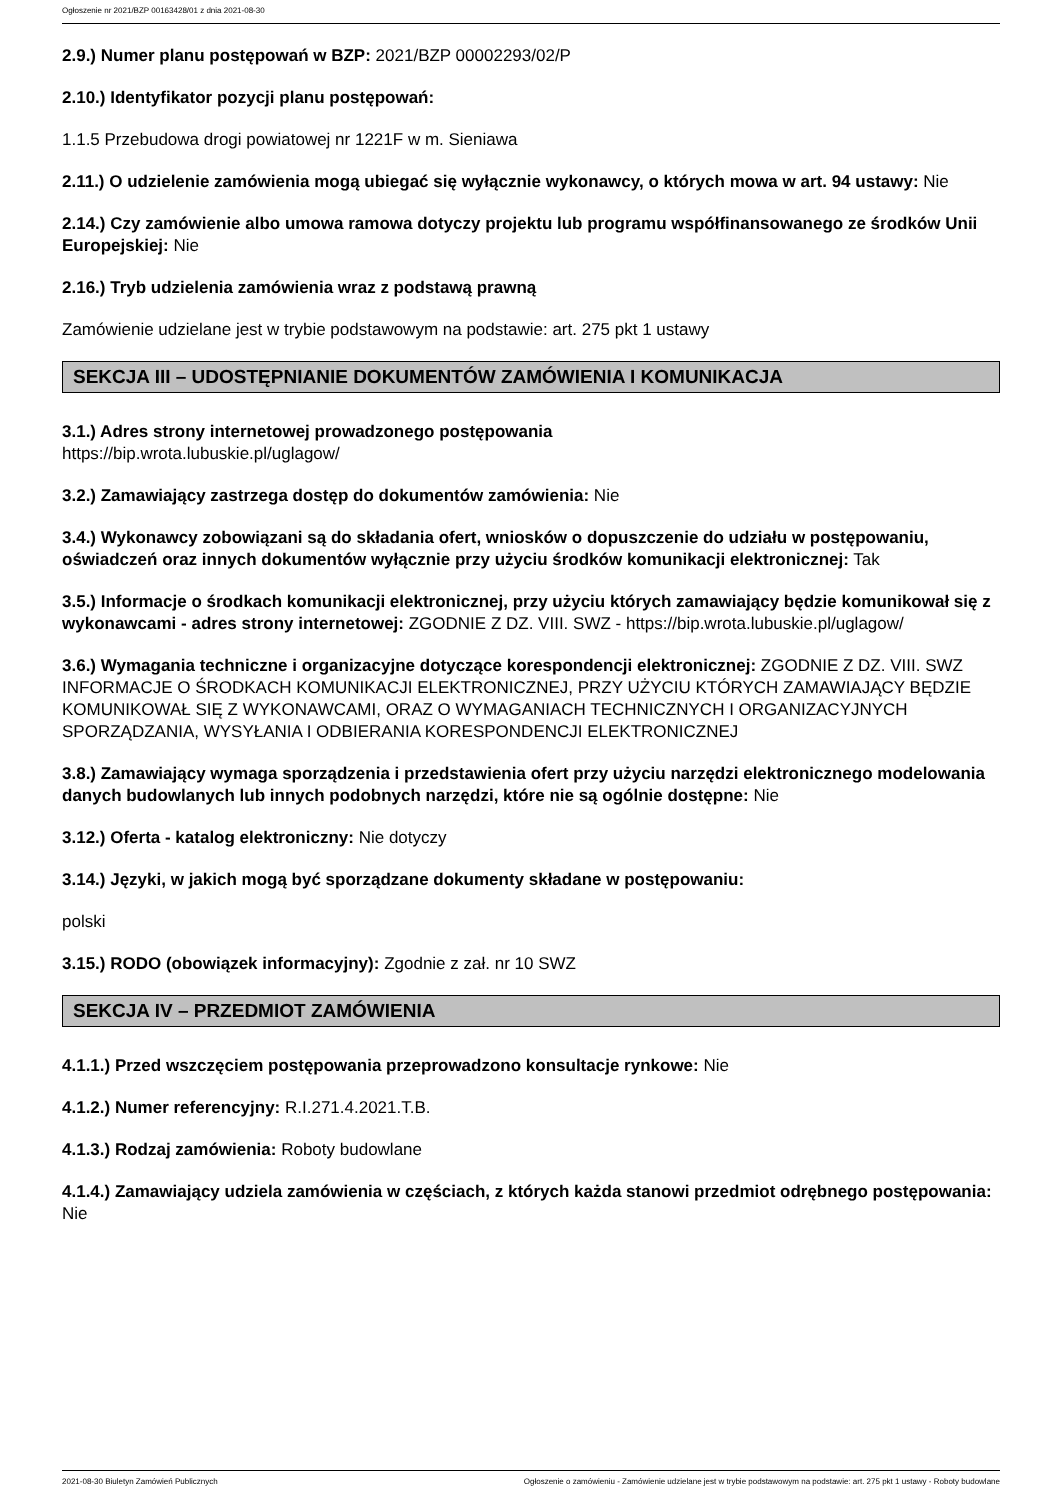Ogłoszenie nr 2021/BZP 00163428/01 z dnia 2021-08-30
2.9.) Numer planu postępowań w BZP: 2021/BZP 00002293/02/P
2.10.) Identyfikator pozycji planu postępowań:
1.1.5 Przebudowa drogi powiatowej nr 1221F w m. Sieniawa
2.11.) O udzielenie zamówienia mogą ubiegać się wyłącznie wykonawcy, o których mowa w art. 94 ustawy: Nie
2.14.) Czy zamówienie albo umowa ramowa dotyczy projektu lub programu współfinansowanego ze środków Unii Europejskiej: Nie
2.16.) Tryb udzielenia zamówienia wraz z podstawą prawną
Zamówienie udzielane jest w trybie podstawowym na podstawie: art. 275 pkt 1 ustawy
SEKCJA III – UDOSTĘPNIANIE DOKUMENTÓW ZAMÓWIENIA I KOMUNIKACJA
3.1.) Adres strony internetowej prowadzonego postępowania
https://bip.wrota.lubuskie.pl/uglagow/
3.2.) Zamawiający zastrzega dostęp do dokumentów zamówienia: Nie
3.4.) Wykonawcy zobowiązani są do składania ofert, wniosków o dopuszczenie do udziału w postępowaniu, oświadczeń oraz innych dokumentów wyłącznie przy użyciu środków komunikacji elektronicznej: Tak
3.5.) Informacje o środkach komunikacji elektronicznej, przy użyciu których zamawiający będzie komunikował się z wykonawcami - adres strony internetowej: ZGODNIE Z DZ. VIII. SWZ - https://bip.wrota.lubuskie.pl/uglagow/
3.6.) Wymagania techniczne i organizacyjne dotyczące korespondencji elektronicznej: ZGODNIE Z DZ. VIII. SWZ INFORMACJE O ŚRODKACH KOMUNIKACJI ELEKTRONICZNEJ, PRZY UŻYCIU KTÓRYCH ZAMAWIAJĄCY BĘDZIE KOMUNIKOWAŁ SIĘ Z WYKONAWCAMI, ORAZ O WYMAGANIACH TECHNICZNYCH I ORGANIZACYJNYCH SPORZĄDZANIA, WYSYŁANIA I ODBIERANIA KORESPONDENCJI ELEKTRONICZNEJ
3.8.) Zamawiający wymaga sporządzenia i przedstawienia ofert przy użyciu narzędzi elektronicznego modelowania danych budowlanych lub innych podobnych narzędzi, które nie są ogólnie dostępne: Nie
3.12.) Oferta - katalog elektroniczny: Nie dotyczy
3.14.) Języki, w jakich mogą być sporządzane dokumenty składane w postępowaniu:
polski
3.15.) RODO (obowiązek informacyjny): Zgodnie z zał. nr 10 SWZ
SEKCJA IV – PRZEDMIOT ZAMÓWIENIA
4.1.1.) Przed wszczęciem postępowania przeprowadzono konsultacje rynkowe: Nie
4.1.2.) Numer referencyjny: R.I.271.4.2021.T.B.
4.1.3.) Rodzaj zamówienia: Roboty budowlane
4.1.4.) Zamawiający udziela zamówienia w częściach, z których każda stanowi przedmiot odrębnego postępowania: Nie
2021-08-30 Biuletyn Zamówień Publicznych Ogłoszenie o zamówieniu - Zamówienie udzielane jest w trybie podstawowym na podstawie: art. 275 pkt 1 ustawy - Roboty budowlane